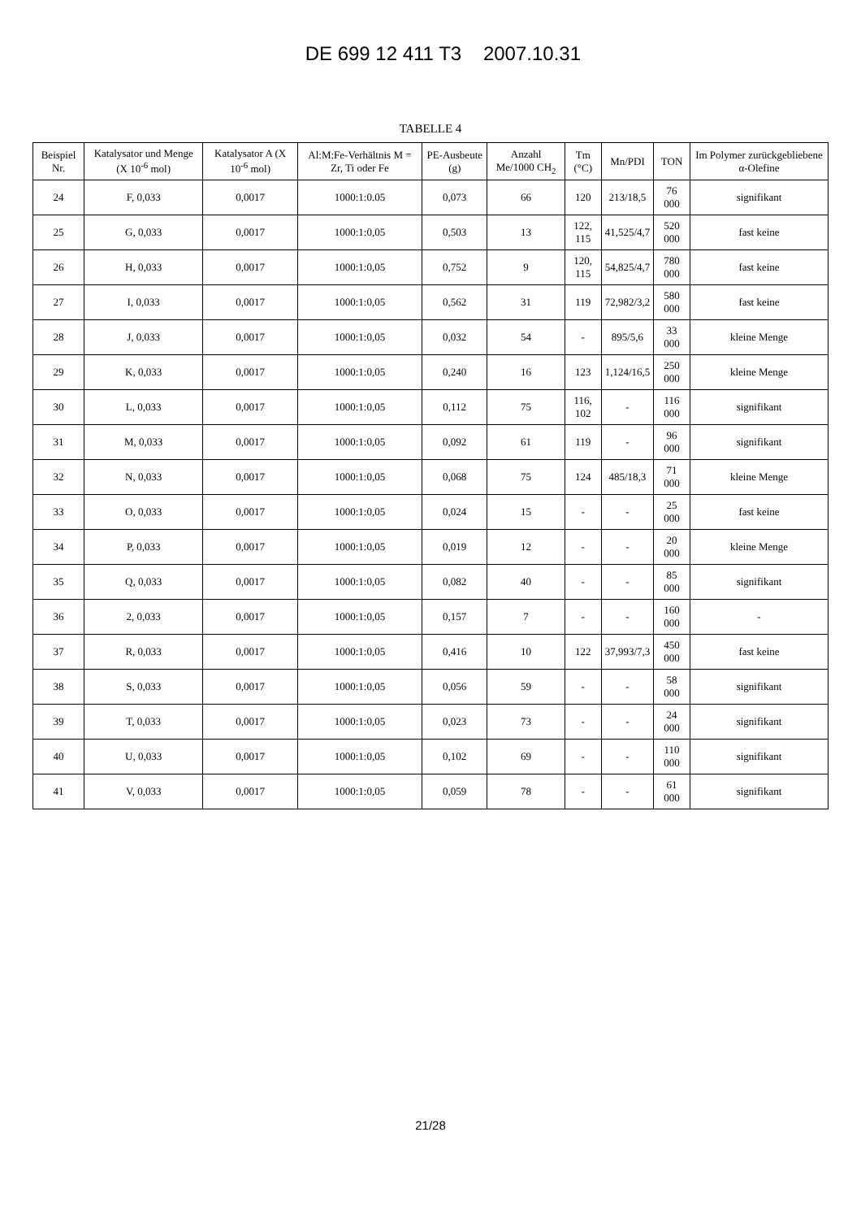DE 699 12 411 T3 2007.10.31
TABELLE 4
| Beispiel Nr. | Katalysator und Menge (X 10<sup>-6</sup> mol) | Katalysator A (X 10<sup>-6</sup> mol) | Al:M:Fe-Verhältnis M = Zr, Ti oder Fe | PE-Ausbeute (g) | Anzahl Me/1000 CH<sub>2</sub> | Tm (°C) | Mn/PDI | TON | Im Polymer zurückgebliebene α-Olefine |
| --- | --- | --- | --- | --- | --- | --- | --- | --- | --- |
| 24 | F, 0,033 | 0,0017 | 1000:1:0.05 | 0,073 | 66 | 120 | 213/18,5 | 76 000 | signifikant |
| 25 | G, 0,033 | 0,0017 | 1000:1:0,05 | 0,503 | 13 | 122, 115 | 41,525/4,7 | 520 000 | fast keine |
| 26 | H, 0,033 | 0,0017 | 1000:1:0,05 | 0,752 | 9 | 120, 115 | 54,825/4,7 | 780 000 | fast keine |
| 27 | I, 0,033 | 0,0017 | 1000:1:0,05 | 0,562 | 31 | 119 | 72,982/3,2 | 580 000 | fast keine |
| 28 | J, 0,033 | 0,0017 | 1000:1:0,05 | 0,032 | 54 | - | 895/5,6 | 33 000 | kleine Menge |
| 29 | K, 0,033 | 0,0017 | 1000:1:0,05 | 0,240 | 16 | 123 | 1,124/16,5 | 250 000 | kleine Menge |
| 30 | L, 0,033 | 0,0017 | 1000:1:0,05 | 0,112 | 75 | 116, 102 | - | 116 000 | signifikant |
| 31 | M, 0,033 | 0,0017 | 1000:1:0,05 | 0,092 | 61 | 119 | - | 96 000 | signifikant |
| 32 | N, 0,033 | 0,0017 | 1000:1:0,05 | 0,068 | 75 | 124 | 485/18,3 | 71 000 | kleine Menge |
| 33 | O, 0,033 | 0,0017 | 1000:1:0,05 | 0,024 | 15 | - | - | 25 000 | fast keine |
| 34 | P, 0,033 | 0,0017 | 1000:1:0,05 | 0,019 | 12 | - | - | 20 000 | kleine Menge |
| 35 | Q, 0,033 | 0,0017 | 1000:1:0,05 | 0,082 | 40 | - | - | 85 000 | signifikant |
| 36 | 2, 0,033 | 0,0017 | 1000:1:0,05 | 0,157 | 7 | - | - | 160 000 | - |
| 37 | R, 0,033 | 0,0017 | 1000:1:0,05 | 0,416 | 10 | 122 | 37,993/7,3 | 450 000 | fast keine |
| 38 | S, 0,033 | 0,0017 | 1000:1:0,05 | 0,056 | 59 | - | - | 58 000 | signifikant |
| 39 | T, 0,033 | 0,0017 | 1000:1:0,05 | 0,023 | 73 | - | - | 24 000 | signifikant |
| 40 | U, 0,033 | 0,0017 | 1000:1:0,05 | 0,102 | 69 | - | - | 110 000 | signifikant |
| 41 | V, 0,033 | 0,0017 | 1000:1:0,05 | 0,059 | 78 | - | - | 61 000 | signifikant |
21/28